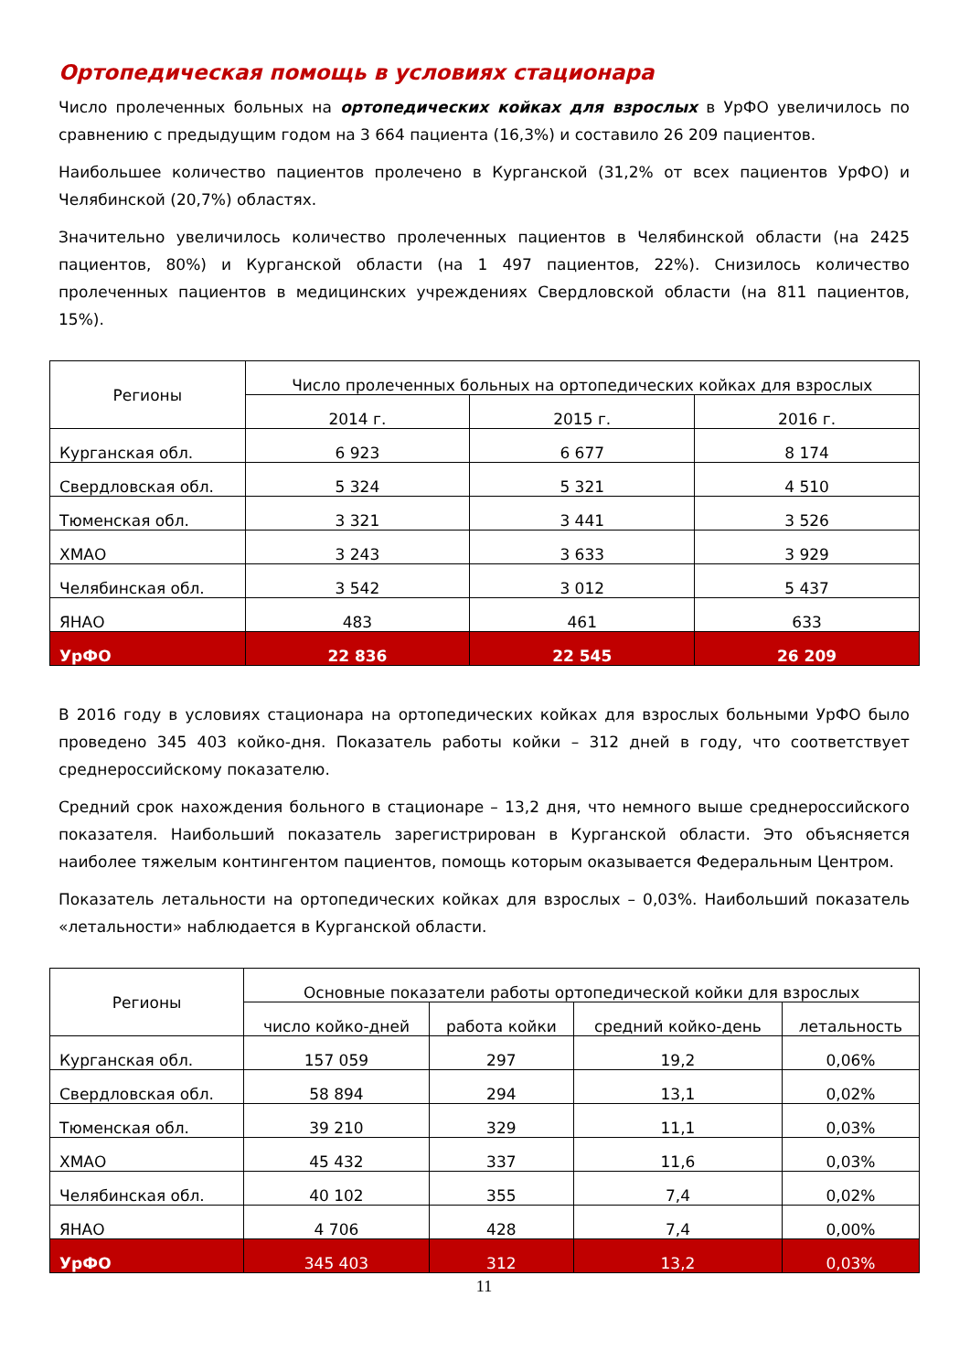Ортопедическая помощь в условиях стационара
Число пролеченных больных на ортопедических койках для взрослых в УрФО увеличилось по сравнению с предыдущим годом на 3 664 пациента (16,3%) и составило 26 209 пациентов.
Наибольшее количество пациентов пролечено в Курганской (31,2% от всех пациентов УрФО) и Челябинской (20,7%) областях.
Значительно увеличилось количество пролеченных пациентов в Челябинской области (на 2425 пациентов, 80%) и Курганской области (на 1 497 пациентов, 22%). Снизилось количество пролеченных пациентов в медицинских учреждениях Свердловской области (на 811 пациентов, 15%).
| Регионы | Число пролеченных больных на ортопедических койках для взрослых | | |
| --- | --- | --- | --- |
| | 2014 г. | 2015 г. | 2016 г. |
| Курганская обл. | 6 923 | 6 677 | 8 174 |
| Свердловская обл. | 5 324 | 5 321 | 4 510 |
| Тюменская обл. | 3 321 | 3 441 | 3 526 |
| ХМАО | 3 243 | 3 633 | 3 929 |
| Челябинская обл. | 3 542 | 3 012 | 5 437 |
| ЯНАО | 483 | 461 | 633 |
| УрФО | 22 836 | 22 545 | 26 209 |
В 2016 году в условиях стационара на ортопедических койках для взрослых больными УрФО было проведено 345 403 койко-дня. Показатель работы койки – 312 дней в году, что соответствует среднероссийскому показателю.
Средний срок нахождения больного в стационаре – 13,2 дня, что немного выше среднероссийского показателя. Наибольший показатель зарегистрирован в Курганской области. Это объясняется наиболее тяжелым контингентом пациентов, помощь которым оказывается Федеральным Центром.
Показатель летальности на ортопедических койках для взрослых – 0,03%. Наибольший показатель «летальности» наблюдается в Курганской области.
| Регионы | Основные показатели работы ортопедической койки для взрослых | | | |
| --- | --- | --- | --- | --- |
| | число койко-дней | работа койки | средний койко-день | летальность |
| Курганская обл. | 157 059 | 297 | 19,2 | 0,06% |
| Свердловская обл. | 58 894 | 294 | 13,1 | 0,02% |
| Тюменская обл. | 39 210 | 329 | 11,1 | 0,03% |
| ХМАО | 45 432 | 337 | 11,6 | 0,03% |
| Челябинская обл. | 40 102 | 355 | 7,4 | 0,02% |
| ЯНАО | 4 706 | 428 | 7,4 | 0,00% |
| УрФО | 345 403 | 312 | 13,2 | 0,03% |
11